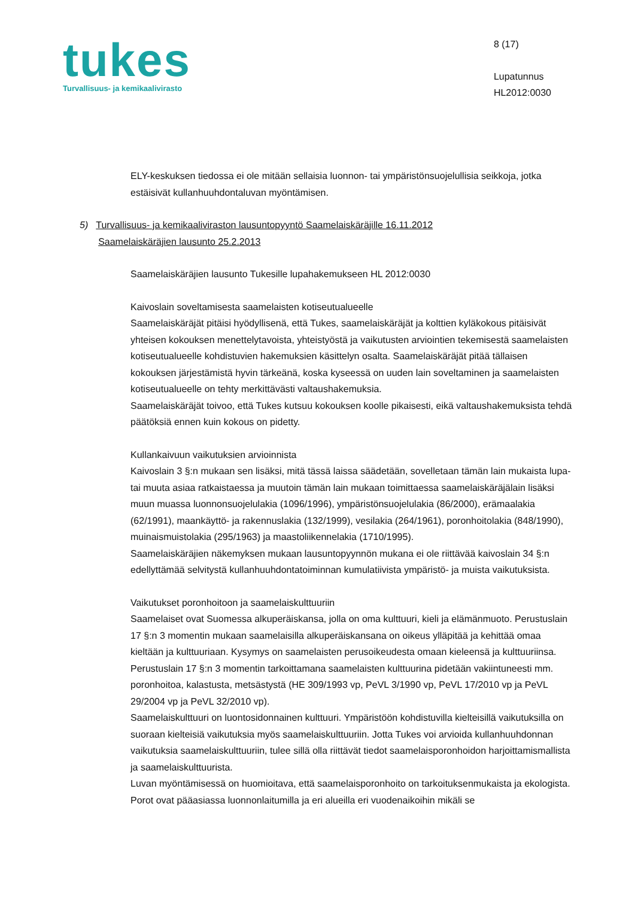tukes
Turvallisuus- ja kemikaalivirasto
8 (17)
Lupatunnus
HL2012:0030
ELY-keskuksen tiedossa ei ole mitään sellaisia luonnon- tai ympäristönsuojelullisia seikkoja, jotka estäisivät kullanhuuhdontaluvan myöntämisen.
5) Turvallisuus- ja kemikaaliviraston lausuntopyyntö Saamelaiskäräjille 16.11.2012
Saamelaiskäräjien lausunto 25.2.2013
Saamelaiskäräjien lausunto Tukesille lupahakemukseen HL 2012:0030
Kaivoslain soveltamisesta saamelaisten kotiseutualueelle
Saamelaiskäräjät pitäisi hyödyllisenä, että Tukes, saamelaiskäräjät ja kolttien kyläkokous pitäisivät yhteisen kokouksen menettelytavoista, yhteistyöstä ja vaikutusten arviointien tekemisestä saamelaisten kotiseutualueelle kohdistuvien hakemuksien käsittelyn osalta. Saamelaiskäräjät pitää tällaisen kokouksen järjestämistä hyvin tärkeänä, koska kyseessä on uuden lain soveltaminen ja saamelaisten kotiseutualueelle on tehty merkittävästi valtaushakemuksia.
Saamelaiskäräjät toivoo, että Tukes kutsuu kokouksen koolle pikaisesti, eikä valtaushakemuksista tehdä päätöksiä ennen kuin kokous on pidetty.
Kullankaivuun vaikutuksien arvioinnista
Kaivoslain 3 §:n mukaan sen lisäksi, mitä tässä laissa säädetään, sovelletaan tämän lain mukaista lupa- tai muuta asiaa ratkaistaessa ja muutoin tämän lain mukaan toimittaessa saamelaiskäräjälain lisäksi muun muassa luonnonsuojelulakia (1096/1996), ympäristönsuojelulakia (86/2000), erämaalakia (62/1991), maankäyttö- ja rakennuslakia (132/1999), vesilakia (264/1961), poronhoitolakia (848/1990), muinaismuistolakia (295/1963) ja maastoliikennelakia (1710/1995).
Saamelaiskäräjien näkemyksen mukaan lausuntopyynnön mukana ei ole riittävää kaivoslain 34 §:n edellyttämää selvitystä kullanhuuhdontatoiminnan kumulatiivista ympäristö- ja muista vaikutuksista.
Vaikutukset poronhoitoon ja saamelaiskulttuuriin
Saamelaiset ovat Suomessa alkuperäiskansa, jolla on oma kulttuuri, kieli ja elämänmuoto. Perustuslain 17 §:n 3 momentin mukaan saamelaisilla alkuperäiskansana on oikeus ylläpitää ja kehittää omaa kieltään ja kulttuuriaan. Kysymys on saamelaisten perusoikeudesta omaan kieleensä ja kulttuuriinsa. Perustuslain 17 §:n 3 momentin tarkoittamana saamelaisten kulttuurina pidetään vakiintuneesti mm. poronhoitoa, kalastusta, metsästystä (HE 309/1993 vp, PeVL 3/1990 vp, PeVL 17/2010 vp ja PeVL 29/2004 vp ja PeVL 32/2010 vp).
Saamelaiskulttuuri on luontosidonnainen kulttuuri. Ympäristöön kohdistuvilla kielteisillä vaikutuksilla on suoraan kielteisiä vaikutuksia myös saamelaiskulttuuriin. Jotta Tukes voi arvioida kullanhuuhdonnan vaikutuksia saamelaiskulttuuriin, tulee sillä olla riittävät tiedot saamelaisporonhoidon harjoittamismallista ja saamelaiskulttuurista.
Luvan myöntämisessä on huomioitava, että saamelaisporonhoito on tarkoituksenmukaista ja ekologista. Porot ovat pääasiassa luonnonlaitumilla ja eri alueilla eri vuodenaikoihin mikäli se